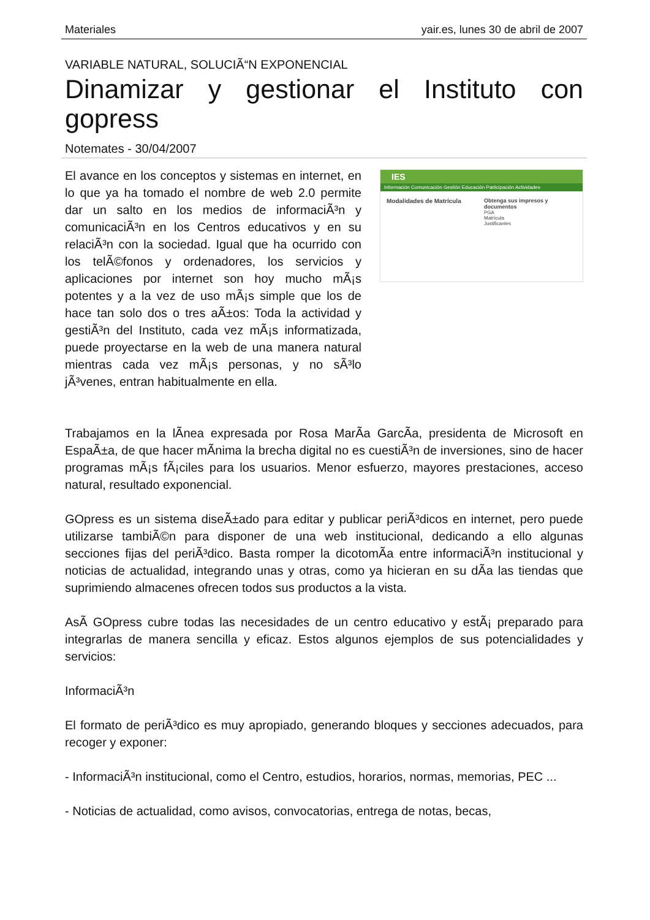Materiales yair.es, lunes 30 de abril de 2007
VARIABLE NATURAL, SOLUCIÃ“N EXPONENCIAL
Dinamizar y gestionar el Instituto con gopress
Notemates - 30/04/2007
El avance en los conceptos y sistemas en internet, en lo que ya ha tomado el nombre de web 2.0 permite dar un salto en los medios de informaciÃ³n y comunicaciÃ³n en los Centros educativos y en su relaciÃ³n con la sociedad. Igual que ha ocurrido con los telÃ©fonos y ordenadores, los servicios y aplicaciones por internet son hoy mucho mÃ¡s potentes y a la vez de uso mÃ¡s simple que los de hace tan solo dos o tres aÃ±os: Toda la actividad y gestiÃ³n del Instituto, cada vez mÃ¡s informatizada, puede proyectarse en la web de una manera natural mientras cada vez mÃ¡s personas, y no sÃ³lo jÃ³venes, entran habitualmente en ella.
IES
Información Comunicación Gestión Educación Participación Actividades
Modalidades de Matrícula Obtenga sus impresos y documentos
PGA
Matrícula
Justificantes
Trabajamos en la lÃ­nea expresada por Rosa MarÃ­a GarcÃ­a, presidenta de Microsoft en EspaÃ±a, de que hacer mÃ­nima la brecha digital no es cuestiÃ³n de inversiones, sino de hacer programas mÃ¡s fÃ¡ciles para los usuarios. Menor esfuerzo, mayores prestaciones, acceso natural, resultado exponencial.
GOpress es un sistema diseÃ±ado para editar y publicar periÃ³dicos en internet, pero puede utilizarse tambiÃ©n para disponer de una web institucional, dedicando a ello algunas secciones fijas del periÃ³dico. Basta romper la dicotomÃ­a entre informaciÃ³n institucional y noticias de actualidad, integrando unas y otras, como ya hicieran en su dÃ­a las tiendas que suprimiendo almacenes ofrecen todos sus productos a la vista.
AsÃ­ GOpress cubre todas las necesidades de un centro educativo y estÃ¡ preparado para integrarlas de manera sencilla y eficaz. Estos algunos ejemplos de sus potencialidades y servicios:
InformaciÃ³n
El formato de periÃ³dico es muy apropiado, generando bloques y secciones adecuados, para recoger y exponer:
- InformaciÃ³n institucional, como el Centro, estudios, horarios, normas, memorias, PEC ...
- Noticias de actualidad, como avisos, convocatorias, entrega de notas, becas,